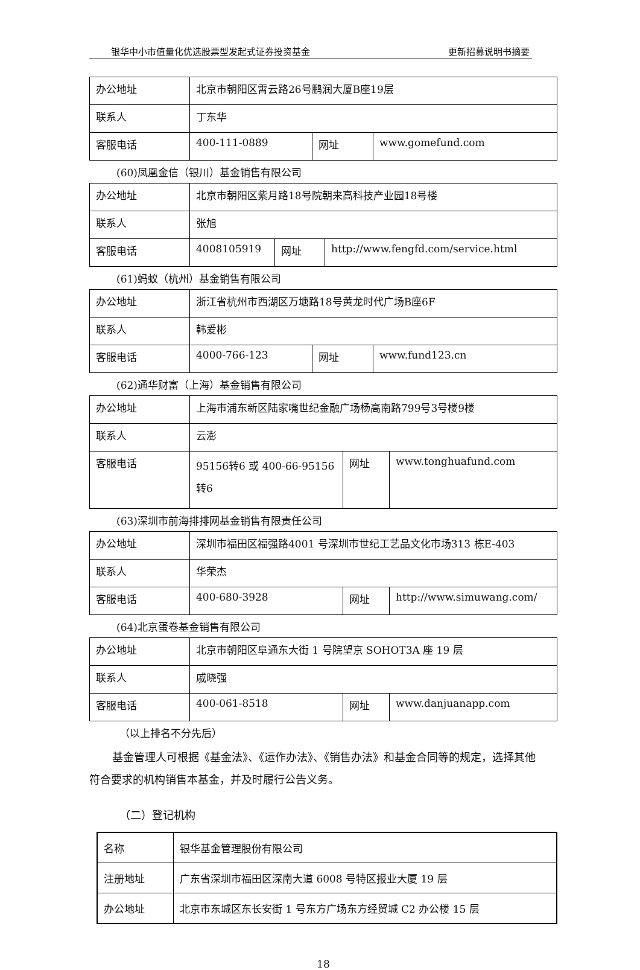银华中小市值量化优选股票型发起式证券投资基金 更新招募说明书摘要
| 办公地址 | 北京市朝阳区霄云路26号鹏润大厦B座19层 | | |
| 联系人 | 丁东华 | | |
| 客服电话 | 400-111-0889 | 网址 | www.gomefund.com |
(60)凤凰金信（银川）基金销售有限公司
| 办公地址 | 北京市朝阳区紫月路18号院朝来高科技产业园18号楼 | | |
| 联系人 | 张旭 | | |
| 客服电话 | 4008105919 | 网址 | http://www.fengfd.com/service.html |
(61)蚂蚁（杭州）基金销售有限公司
| 办公地址 | 浙江省杭州市西湖区万塘路18号黄龙时代广场B座6F | | |
| 联系人 | 韩爱彬 | | |
| 客服电话 | 4000-766-123 | 网址 | www.fund123.cn |
(62)通华财富（上海）基金销售有限公司
| 办公地址 | 上海市浦东新区陆家嘴世纪金融广场杨高南路799号3号楼9楼 | | |
| 联系人 | 云澎 | | |
| 客服电话 | 95156转6 或 400-66-95156转6 | 网址 | www.tonghuafund.com |
(63)深圳市前海排排网基金销售有限责任公司
| 办公地址 | 深圳市福田区福强路4001 号深圳市世纪工艺品文化市场313 栋E-403 | | |
| 联系人 | 华荣杰 | | |
| 客服电话 | 400-680-3928 | 网址 | http://www.simuwang.com/ |
(64)北京蛋卷基金销售有限公司
| 办公地址 | 北京市朝阳区阜通东大街 1 号院望京 SOHOT3A 座 19 层 | | |
| 联系人 | 戚晓强 | | |
| 客服电话 | 400-061-8518 | 网址 | www.danjuanapp.com |
（以上排名不分先后）
基金管理人可根据《基金法》、《运作办法》、《销售办法》和基金合同等的规定，选择其他符合要求的机构销售本基金，并及时履行公告义务。
（二）登记机构
| 名称 | 银华基金管理股份有限公司 |
| 注册地址 | 广东省深圳市福田区深南大道 6008 号特区报业大厦 19 层 |
| 办公地址 | 北京市东城区东长安街 1 号东方广场东方经贸城 C2 办公楼 15 层 |
18